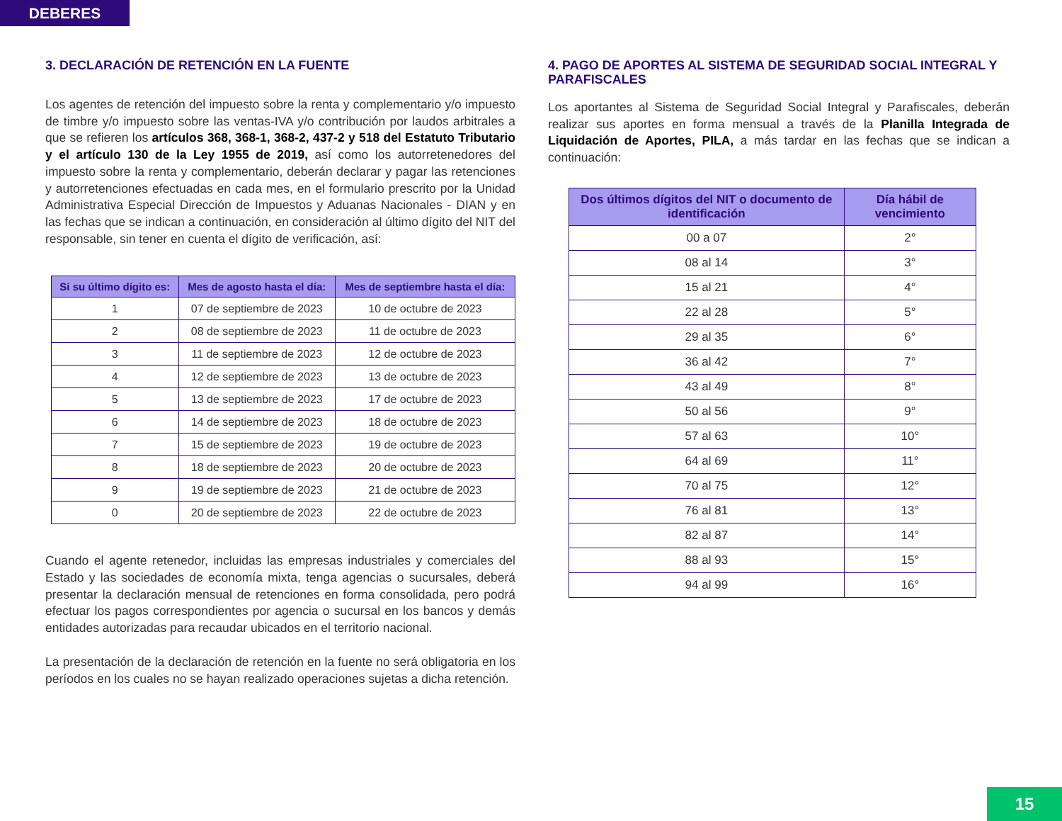DEBERES
3. DECLARACIÓN DE RETENCIÓN EN LA FUENTE
Los agentes de retención del impuesto sobre la renta y complementario y/o impuesto de timbre y/o impuesto sobre las ventas-IVA y/o contribución por laudos arbitrales a que se refieren los artículos 368, 368-1, 368-2, 437-2 y 518 del Estatuto Tributario y el artículo 130 de la Ley 1955 de 2019, así como los autorretenedores del impuesto sobre la renta y complementario, deberán declarar y pagar las retenciones y autorretenciones efectuadas en cada mes, en el formulario prescrito por la Unidad Administrativa Especial Dirección de Impuestos y Aduanas Nacionales - DIAN y en las fechas que se indican a continuación, en consideración al último dígito del NIT del responsable, sin tener en cuenta el dígito de verificación, así:
| Si su último dígito es: | Mes de agosto hasta el día: | Mes de septiembre hasta el día: |
| --- | --- | --- |
| 1 | 07 de septiembre de 2023 | 10 de octubre de 2023 |
| 2 | 08 de septiembre de 2023 | 11 de octubre de 2023 |
| 3 | 11 de septiembre de 2023 | 12 de octubre de 2023 |
| 4 | 12 de septiembre de 2023 | 13 de octubre de 2023 |
| 5 | 13 de septiembre de 2023 | 17 de octubre de 2023 |
| 6 | 14 de septiembre de 2023 | 18 de octubre de 2023 |
| 7 | 15 de septiembre de 2023 | 19 de octubre de 2023 |
| 8 | 18 de septiembre de 2023 | 20 de octubre de 2023 |
| 9 | 19 de septiembre de 2023 | 21 de octubre de 2023 |
| 0 | 20 de septiembre de 2023 | 22 de octubre de 2023 |
Cuando el agente retenedor, incluidas las empresas industriales y comerciales del Estado y las sociedades de economía mixta, tenga agencias o sucursales, deberá presentar la declaración mensual de retenciones en forma consolidada, pero podrá efectuar los pagos correspondientes por agencia o sucursal en los bancos y demás entidades autorizadas para recaudar ubicados en el territorio nacional.
La presentación de la declaración de retención en la fuente no será obligatoria en los períodos en los cuales no se hayan realizado operaciones sujetas a dicha retención.
4. PAGO DE APORTES AL SISTEMA DE SEGURIDAD SOCIAL INTEGRAL Y PARAFISCALES
Los aportantes al Sistema de Seguridad Social Integral y Parafiscales, deberán realizar sus aportes en forma mensual a través de la Planilla Integrada de Liquidación de Aportes, PILA, a más tardar en las fechas que se indican a continuación:
| Dos últimos dígitos del NIT o documento de identificación | Día hábil de vencimiento |
| --- | --- |
| 00 a 07 | 2° |
| 08 al 14 | 3° |
| 15 al 21 | 4° |
| 22 al 28 | 5° |
| 29 al 35 | 6° |
| 36 al 42 | 7° |
| 43 al 49 | 8° |
| 50 al 56 | 9° |
| 57 al 63 | 10° |
| 64 al 69 | 11° |
| 70 al 75 | 12° |
| 76 al 81 | 13° |
| 82 al 87 | 14° |
| 88 al 93 | 15° |
| 94 al 99 | 16° |
15